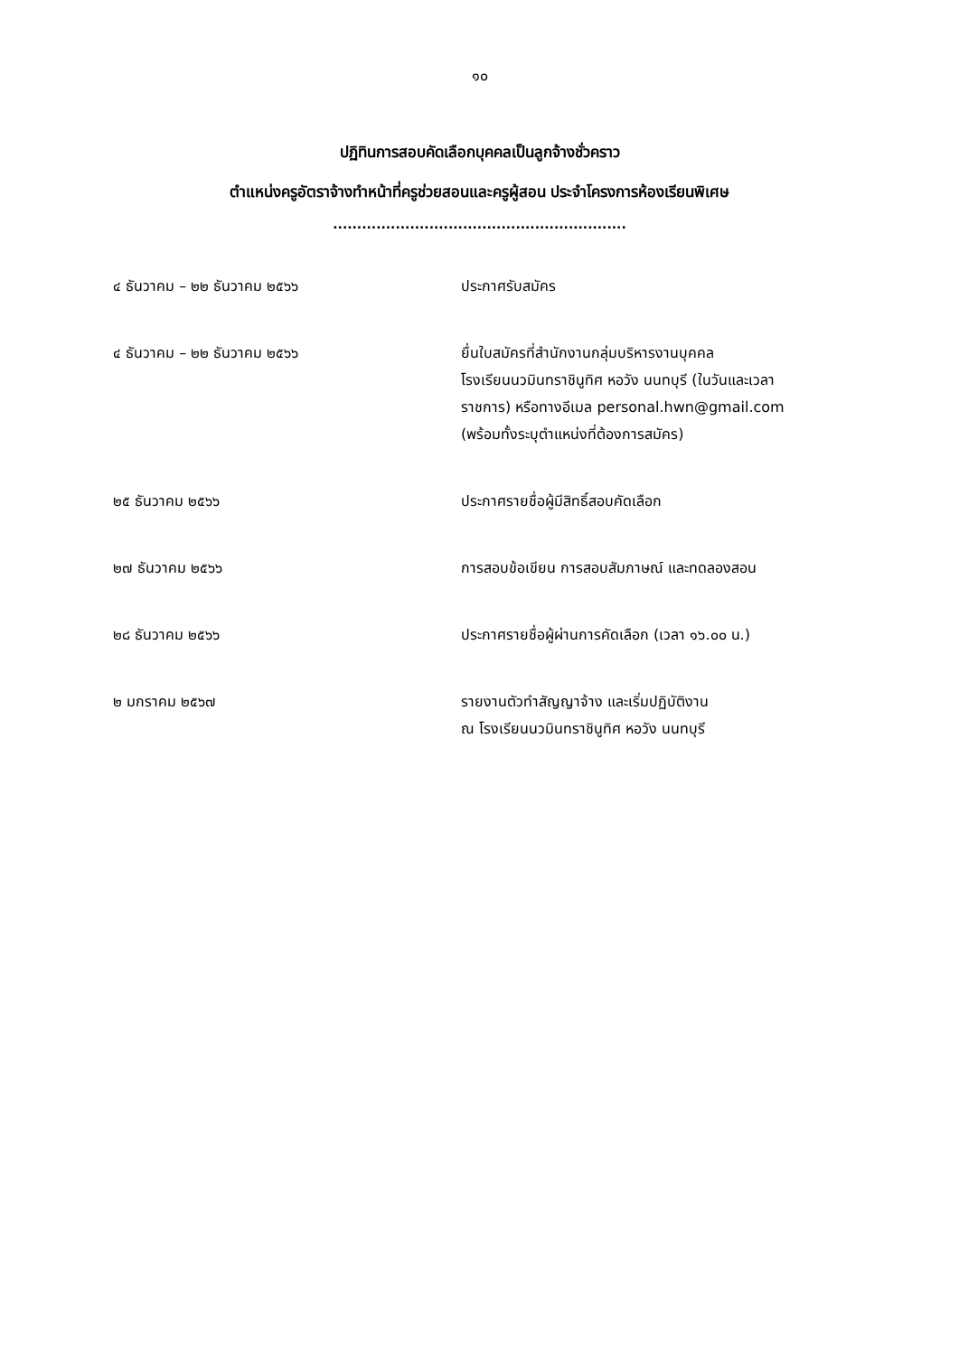๑๐
ปฏิทินการสอบคัดเลือกบุคคลเป็นลูกจ้างชั่วคราว
ตำแหน่งครูอัตราจ้างทำหน้าที่ครูช่วยสอนและครูผู้สอน ประจำโครงการห้องเรียนพิเศษ
.............................................................
| ๔ ธันวาคม – ๒๒ ธันวาคม ๒๕๖๖ | ประกาศรับสมัคร |
| ๔ ธันวาคม – ๒๒ ธันวาคม ๒๕๖๖ | ยื่นใบสมัครที่สำนักงานกลุ่มบริหารงานบุคคล โรงเรียนนวมินทราชินูทิศ หอวัง นนทบุรี (ในวันและเวลา ราชการ) หรือทางอีเมล personal.hwn@gmail.com (พร้อมทั้งระบุตำแหน่งที่ต้องการสมัคร) |
| ๒๕ ธันวาคม ๒๕๖๖ | ประกาศรายชื่อผู้มีสิทธิ์สอบคัดเลือก |
| ๒๗ ธันวาคม ๒๕๖๖ | การสอบข้อเขียน การสอบสัมภาษณ์ และทดลองสอน |
| ๒๘ ธันวาคม ๒๕๖๖ | ประกาศรายชื่อผู้ผ่านการคัดเลือก (เวลา ๑๖.๐๐ น.) |
| ๒ มกราคม ๒๕๖๗ | รายงานตัวทำสัญญาจ้าง และเริ่มปฏิบัติงาน ณ โรงเรียนนวมินทราชินูทิศ หอวัง นนทบุรี |